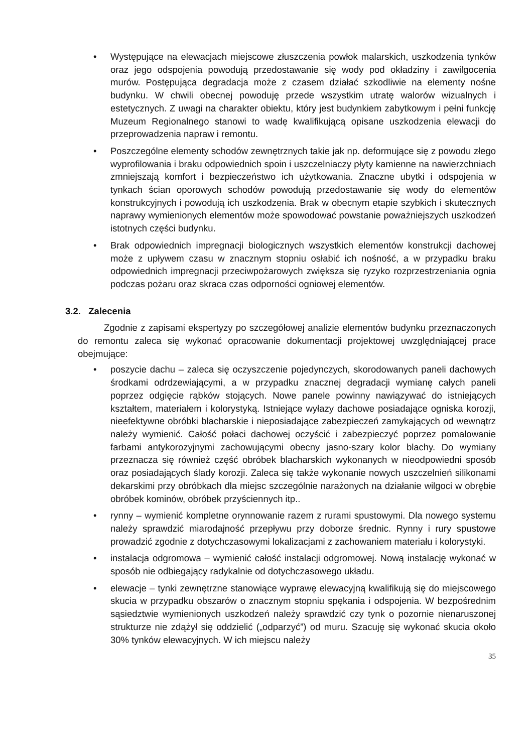• Występujące na elewacjach miejscowe złuszczenia powłok malarskich, uszkodzenia tynków oraz jego odspojenia powodują przedostawanie się wody pod okładziny i zawilgocenia murów. Postępująca degradacja może z czasem działać szkodliwie na elementy nośne budynku. W chwili obecnej powoduję przede wszystkim utratę walorów wizualnych i estetycznych. Z uwagi na charakter obiektu, który jest budynkiem zabytkowym i pełni funkcję Muzeum Regionalnego stanowi to wadę kwalifikującą opisane uszkodzenia elewacji do przeprowadzenia napraw i remontu.
• Poszczególne elementy schodów zewnętrznych takie jak np. deformujące się z powodu złego wyprofilowania i braku odpowiednich spoin i uszczelniaczy płyty kamienne na nawierzchniach zmniejszają komfort i bezpieczeństwo ich użytkowania. Znaczne ubytki i odspojenia w tynkach ścian oporowych schodów powodują przedostawanie się wody do elementów konstrukcyjnych i powodują ich uszkodzenia. Brak w obecnym etapie szybkich i skutecznych naprawy wymienionych elementów może spowodować powstanie poważniejszych uszkodzeń istotnych części budynku.
• Brak odpowiednich impregnacji biologicznych wszystkich elementów konstrukcji dachowej może z upływem czasu w znacznym stopniu osłabić ich nośność, a w przypadku braku odpowiednich impregnacji przeciwpożarowych zwiększa się ryzyko rozprzestrzeniania ognia podczas pożaru oraz skraca czas odporności ogniowej elementów.
3.2. Zalecenia
Zgodnie z zapisami ekspertyzy po szczegółowej analizie elementów budynku przeznaczonych do remontu zaleca się wykonać opracowanie dokumentacji projektowej uwzględniającej prace obejmujące:
• poszycie dachu – zaleca się oczyszczenie pojedynczych, skorodowanych paneli dachowych środkami odrdzewiającymi, a w przypadku znacznej degradacji wymianę całych paneli poprzez odgięcie rąbków stojących. Nowe panele powinny nawiązywać do istniejących kształtem, materiałem i kolorystyką. Istniejące wyłazy dachowe posiadające ogniska korozji, nieefektywne obróbki blacharskie i nieposiadające zabezpieczeń zamykających od wewnątrz należy wymienić. Całość połaci dachowej oczyścić i zabezpieczyć poprzez pomalowanie farbami antykorozyjnymi zachowującymi obecny jasno-szary kolor blachy. Do wymiany przeznacza się również część obróbek blacharskich wykonanych w nieodpowiedni sposób oraz posiadających ślady korozji. Zaleca się także wykonanie nowych uszczelnień silikonami dekarskimi przy obróbkach dla miejsc szczególnie narażonych na działanie wilgoci w obrębie obróbek kominów, obróbek przyściennych itp..
• rynny – wymienić kompletne orynnowanie razem z rurami spustowymi. Dla nowego systemu należy sprawdzić miarodajność przepływu przy doborze średnic. Rynny i rury spustowe prowadzić zgodnie z dotychczasowymi lokalizacjami z zachowaniem materiału i kolorystyki.
• instalacja odgromowa – wymienić całość instalacji odgromowej. Nową instalację wykonać w sposób nie odbiegający radykalnie od dotychczasowego układu.
• elewacje – tynki zewnętrzne stanowiące wyprawę elewacyjną kwalifikują się do miejscowego skucia w przypadku obszarów o znacznym stopniu spękania i odspojenia. W bezpośrednim sąsiedztwie wymienionych uszkodzeń należy sprawdzić czy tynk o pozornie nienaruszonej strukturze nie zdążył się oddzielić („odparzyć”) od muru. Szacuję się wykonać skucia około 30% tynków elewacyjnych. W ich miejscu należy
35